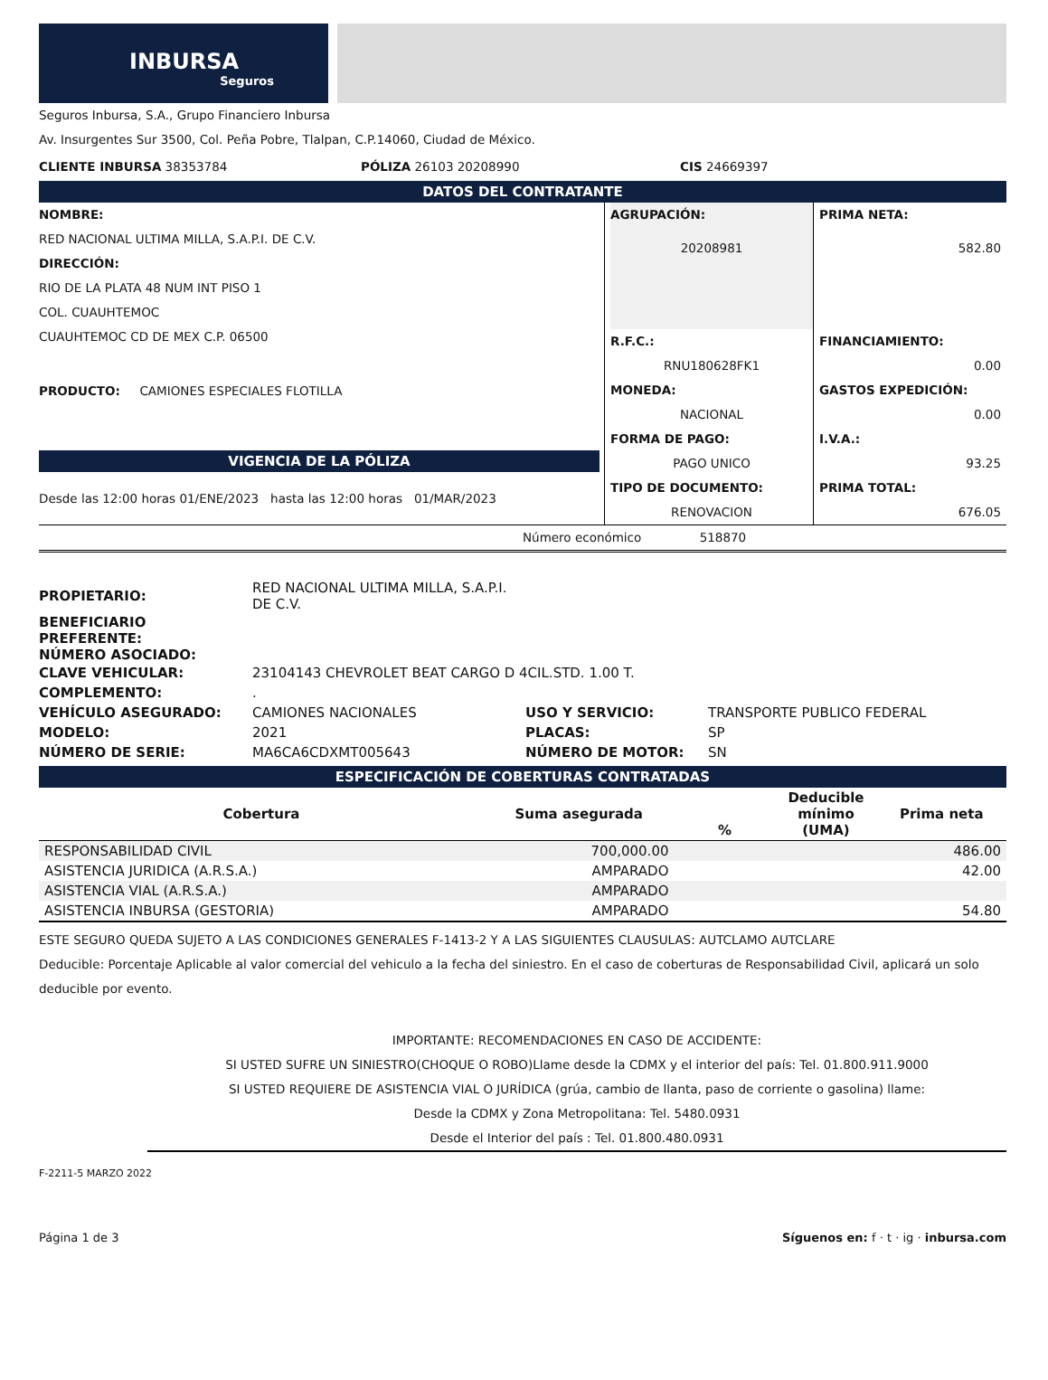INBURSA
Seguros
Seguros Inbursa, S.A., Grupo Financiero Inbursa
Av. Insurgentes Sur 3500, Col. Peña Pobre, Tlalpan, C.P.14060, Ciudad de México.
CLIENTE INBURSA 38353784 PÓLIZA 26103 20208990 CIS 24669397
DATOS DEL CONTRATANTE
NOMBRE:
RED NACIONAL ULTIMA MILLA, S.A.P.I. DE C.V.
DIRECCIÓN:
RIO DE LA PLATA 48 NUM INT PISO 1
COL. CUAUHTEMOC
CUAUHTEMOC CD DE MEX C.P. 06500
PRODUCTO: CAMIONES ESPECIALES FLOTILLA
VIGENCIA DE LA PÓLIZA
Desde las 12:00 horas 01/ENE/2023 hasta las 12:00 horas 01/MAR/2023
AGRUPACIÓN:
20208981
R.F.C.:
RNU180628FK1
MONEDA:
NACIONAL
FORMA DE PAGO:
PAGO UNICO
TIPO DE DOCUMENTO:
RENOVACION
PRIMA NETA:
582.80
FINANCIAMIENTO:
0.00
GASTOS EXPEDICIÓN:
0.00
I.V.A.:
93.25
PRIMA TOTAL:
676.05
Número económico 518870
| PROPIETARIO: | RED NACIONAL ULTIMA MILLA, S.A.P.I. DE C.V. | | |
| BENEFICIARIO PREFERENTE: | | | |
| NÚMERO ASOCIADO: | | | |
| CLAVE VEHICULAR: | 23104143 CHEVROLET BEAT CARGO D 4CIL.STD. 1.00 T. | | |
| COMPLEMENTO: | . | | |
| VEHÍCULO ASEGURADO: | CAMIONES NACIONALES | USO Y SERVICIO: | TRANSPORTE PUBLICO FEDERAL |
| MODELO: | 2021 | PLACAS: | SP |
| NÚMERO DE SERIE: | MA6CA6CDXMT005643 | NÚMERO DE MOTOR: | SN |
ESPECIFICACIÓN DE COBERTURAS CONTRATADAS
| Cobertura | Suma asegurada | % | Deducible mínimo (UMA) | Prima neta |
| --- | --- | --- | --- | --- |
| RESPONSABILIDAD CIVIL | 700,000.00 | | | 486.00 |
| ASISTENCIA JURIDICA (A.R.S.A.) | AMPARADO | | | 42.00 |
| ASISTENCIA VIAL (A.R.S.A.) | AMPARADO | | | |
| ASISTENCIA INBURSA (GESTORIA) | AMPARADO | | | 54.80 |
ESTE SEGURO QUEDA SUJETO A LAS CONDICIONES GENERALES F-1413-2 Y A LAS SIGUIENTES CLAUSULAS: AUTCLAMO AUTCLARE
Deducible: Porcentaje Aplicable al valor comercial del vehiculo a la fecha del siniestro. En el caso de coberturas de Responsabilidad Civil, aplicará un solo deducible por evento.
IMPORTANTE: RECOMENDACIONES EN CASO DE ACCIDENTE:
SI USTED SUFRE UN SINIESTRO(CHOQUE O ROBO)Llame desde la CDMX y el interior del país: Tel. 01.800.911.9000
SI USTED REQUIERE DE ASISTENCIA VIAL O JURÍDICA (grúa, cambio de llanta, paso de corriente o gasolina) llame:
Desde la CDMX y Zona Metropolitana: Tel. 5480.0931
Desde el Interior del país : Tel. 01.800.480.0931
F-2211-5 MARZO 2022
Página 1 de 3 Síguenos en: f · t · ig · inbursa.com